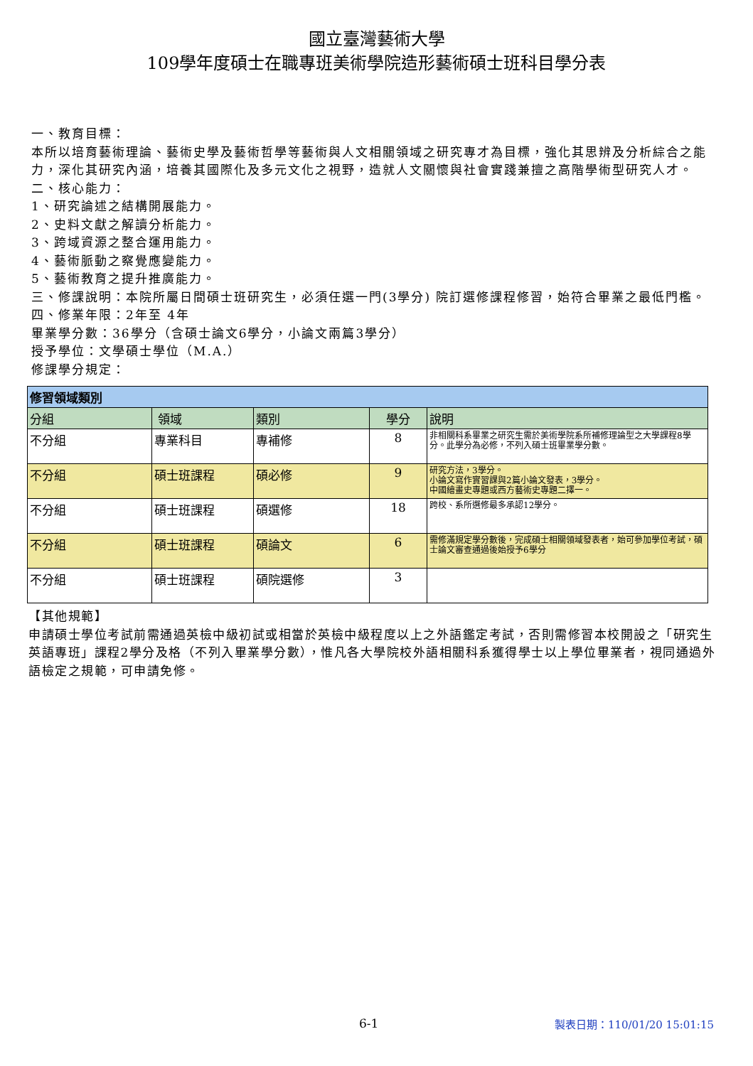國立臺灣藝術大學
109學年度碩士在職專班美術學院造形藝術碩士班科目學分表
一、教育目標：
本所以培育藝術理論、藝術史學及藝術哲學等藝術與人文相關領域之研究專才為目標，強化其思辨及分析綜合之能力，深化其研究內涵，培養其國際化及多元文化之視野，造就人文關懷與社會實踐兼擅之高階學術型研究人才。
二、核心能力：
1、研究論述之結構開展能力。
2、史料文獻之解讀分析能力。
3、跨域資源之整合運用能力。
4、藝術脈動之察覺應變能力。
5、藝術教育之提升推廣能力。
三、修課說明：本院所屬日間碩士班研究生，必須任選一門(3學分) 院訂選修課程修習，始符合畢業之最低門檻。
四、修業年限：2年至 4年
畢業學分數：36學分（含碩士論文6學分，小論文兩篇3學分）
授予學位：文學碩士學位（M.A.）
修課學分規定：
| 修習領域類別 | | | | |
| 分組 | 領域 | 類別 | 學分 | 說明 |
| 不分組 | 專業科目 | 專補修 | 8 | 非相關科系畢業之研究生需於美術學院系所補修理論型之大學課程8學分。此學分為必修，不列入碩士班畢業學分數。 |
| 不分組 | 碩士班課程 | 碩必修 | 9 | 研究方法，3學分。 小論文寫作實習課與2篇小論文發表，3學分。 中國繪畫史專題或西方藝術史專題二擇一。 |
| 不分組 | 碩士班課程 | 碩選修 | 18 | 跨校、系所選修最多承認12學分。 |
| 不分組 | 碩士班課程 | 碩論文 | 6 | 需修滿規定學分數後，完成碩士相關領域發表者，始可參加學位考試，碩士論文審查通過後始授予6學分 |
| 不分組 | 碩士班課程 | 碩院選修 | 3 | |
【其他規範】
申請碩士學位考試前需通過英檢中級初試或相當於英檢中級程度以上之外語鑑定考試，否則需修習本校開設之「研究生英語專班」課程2學分及格（不列入畢業學分數），惟凡各大學院校外語相關科系獲得學士以上學位畢業者，視同通過外語檢定之規範，可申請免修。
6-1 製表日期：110/01/20 15:01:15